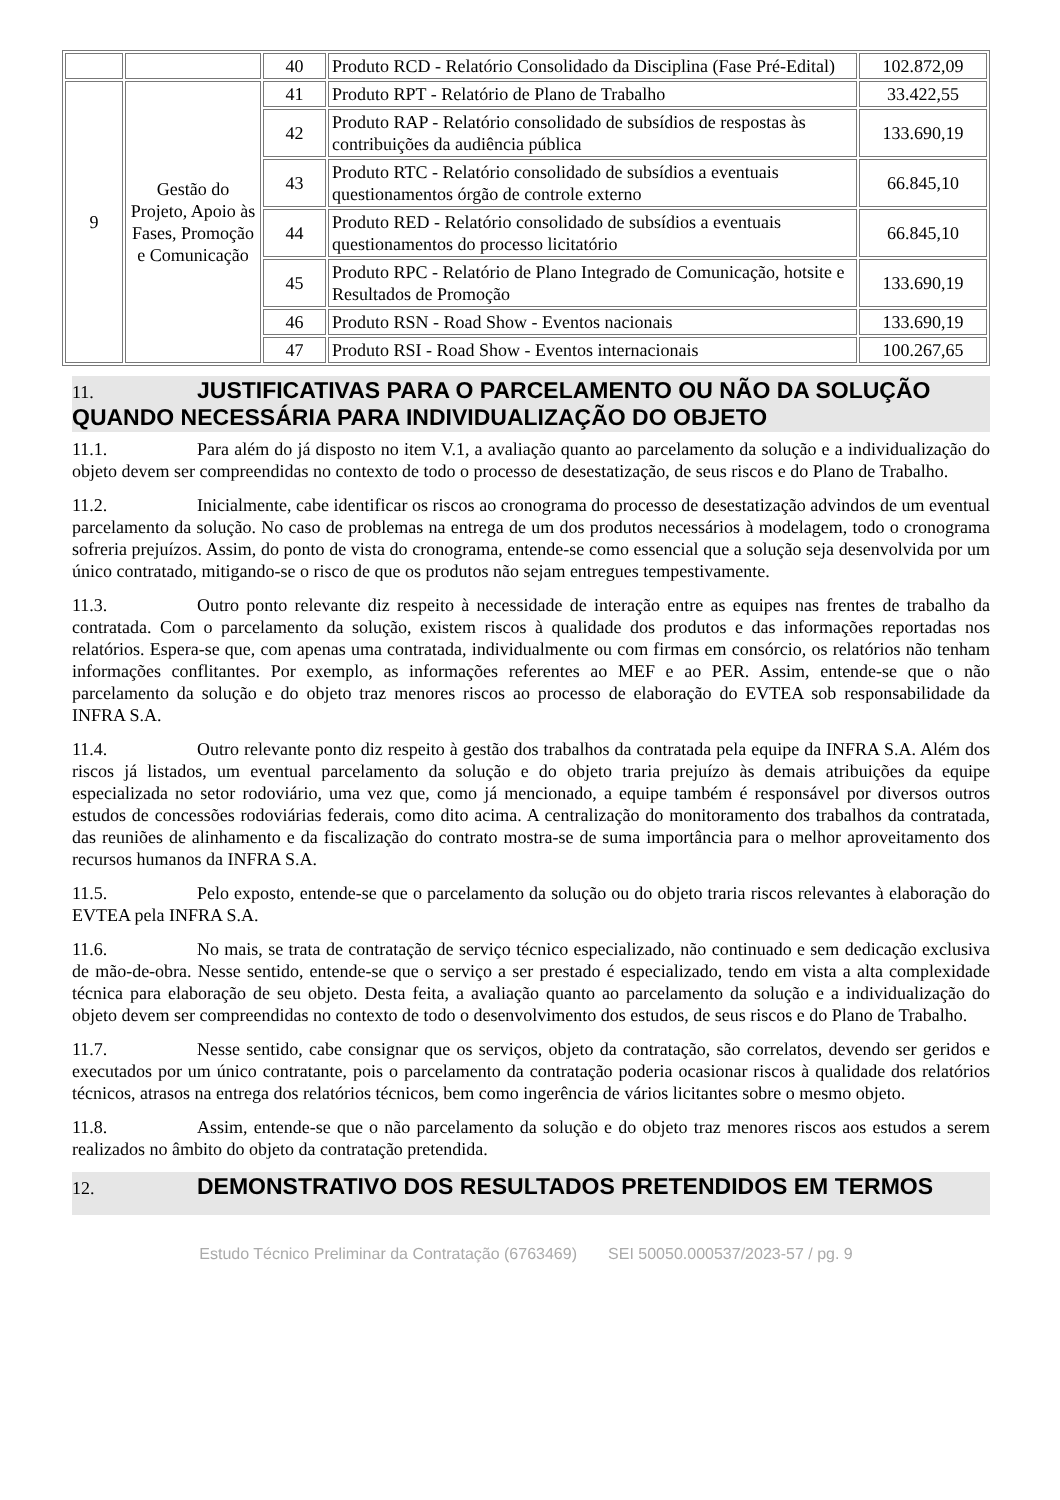| | | 40 | Produto RCD - Relatório Consolidado da Disciplina (Fase Pré-Edital) | 102.872,09 |
| 9 | Gestão do Projeto, Apoio às Fases, Promoção e Comunicação | 41 | Produto RPT - Relatório de Plano de Trabalho | 33.422,55 |
| | | 42 | Produto RAP - Relatório consolidado de subsídios de respostas às contribuições da audiência pública | 133.690,19 |
| | | 43 | Produto RTC - Relatório consolidado de subsídios a eventuais questionamentos órgão de controle externo | 66.845,10 |
| | | 44 | Produto RED - Relatório consolidado de subsídios a eventuais questionamentos do processo licitatório | 66.845,10 |
| | | 45 | Produto RPC - Relatório de Plano Integrado de Comunicação, hotsite e Resultados de Promoção | 133.690,19 |
| | | 46 | Produto RSN - Road Show - Eventos nacionais | 133.690,19 |
| | | 47 | Produto RSI - Road Show - Eventos internacionais | 100.267,65 |
11. JUSTIFICATIVAS PARA O PARCELAMENTO OU NÃO DA SOLUÇÃO QUANDO NECESSÁRIA PARA INDIVIDUALIZAÇÃO DO OBJETO
11.1. Para além do já disposto no item V.1, a avaliação quanto ao parcelamento da solução e a individualização do objeto devem ser compreendidas no contexto de todo o processo de desestatização, de seus riscos e do Plano de Trabalho.
11.2. Inicialmente, cabe identificar os riscos ao cronograma do processo de desestatização advindos de um eventual parcelamento da solução. No caso de problemas na entrega de um dos produtos necessários à modelagem, todo o cronograma sofreria prejuízos. Assim, do ponto de vista do cronograma, entende-se como essencial que a solução seja desenvolvida por um único contratado, mitigando-se o risco de que os produtos não sejam entregues tempestivamente.
11.3. Outro ponto relevante diz respeito à necessidade de interação entre as equipes nas frentes de trabalho da contratada. Com o parcelamento da solução, existem riscos à qualidade dos produtos e das informações reportadas nos relatórios. Espera-se que, com apenas uma contratada, individualmente ou com firmas em consórcio, os relatórios não tenham informações conflitantes. Por exemplo, as informações referentes ao MEF e ao PER. Assim, entende-se que o não parcelamento da solução e do objeto traz menores riscos ao processo de elaboração do EVTEA sob responsabilidade da INFRA S.A.
11.4. Outro relevante ponto diz respeito à gestão dos trabalhos da contratada pela equipe da INFRA S.A. Além dos riscos já listados, um eventual parcelamento da solução e do objeto traria prejuízo às demais atribuições da equipe especializada no setor rodoviário, uma vez que, como já mencionado, a equipe também é responsável por diversos outros estudos de concessões rodoviárias federais, como dito acima. A centralização do monitoramento dos trabalhos da contratada, das reuniões de alinhamento e da fiscalização do contrato mostra-se de suma importância para o melhor aproveitamento dos recursos humanos da INFRA S.A.
11.5. Pelo exposto, entende-se que o parcelamento da solução ou do objeto traria riscos relevantes à elaboração do EVTEA pela INFRA S.A.
11.6. No mais, se trata de contratação de serviço técnico especializado, não continuado e sem dedicação exclusiva de mão-de-obra. Nesse sentido, entende-se que o serviço a ser prestado é especializado, tendo em vista a alta complexidade técnica para elaboração de seu objeto. Desta feita, a avaliação quanto ao parcelamento da solução e a individualização do objeto devem ser compreendidas no contexto de todo o desenvolvimento dos estudos, de seus riscos e do Plano de Trabalho.
11.7. Nesse sentido, cabe consignar que os serviços, objeto da contratação, são correlatos, devendo ser geridos e executados por um único contratante, pois o parcelamento da contratação poderia ocasionar riscos à qualidade dos relatórios técnicos, atrasos na entrega dos relatórios técnicos, bem como ingerência de vários licitantes sobre o mesmo objeto.
11.8. Assim, entende-se que o não parcelamento da solução e do objeto traz menores riscos aos estudos a serem realizados no âmbito do objeto da contratação pretendida.
12. DEMONSTRATIVO DOS RESULTADOS PRETENDIDOS EM TERMOS
Estudo Técnico Preliminar da Contratação (6763469) SEI 50050.000537/2023-57 / pg. 9